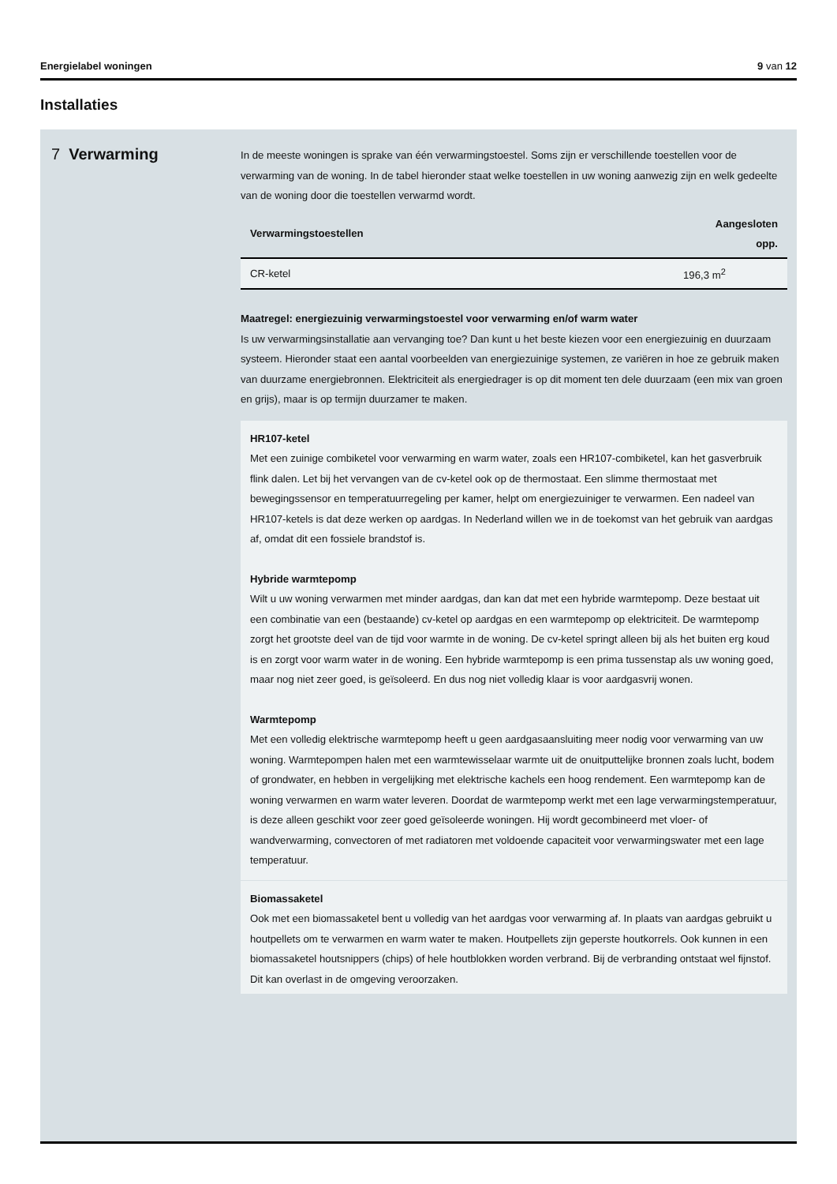Energielabel woningen 9 van 12
Installaties
7 Verwarming
In de meeste woningen is sprake van één verwarmingstoestel. Soms zijn er verschillende toestellen voor de verwarming van de woning. In de tabel hieronder staat welke toestellen in uw woning aanwezig zijn en welk gedeelte van de woning door die toestellen verwarmd wordt.
| Verwarmingstoestellen | Aangesloten opp. |
| --- | --- |
| CR-ketel | 196,3 m<sup>2</sup> |
Maatregel: energiezuinig verwarmingstoestel voor verwarming en/of warm water
Is uw verwarmingsinstallatie aan vervanging toe? Dan kunt u het beste kiezen voor een energiezuinig en duurzaam systeem. Hieronder staat een aantal voorbeelden van energiezuinige systemen, ze variëren in hoe ze gebruik maken van duurzame energiebronnen. Elektriciteit als energiedrager is op dit moment ten dele duurzaam (een mix van groen en grijs), maar is op termijn duurzamer te maken.
HR107-ketel
Met een zuinige combiketel voor verwarming en warm water, zoals een HR107-combiketel, kan het gasverbruik flink dalen. Let bij het vervangen van de cv-ketel ook op de thermostaat. Een slimme thermostaat met bewegingssensor en temperatuurregeling per kamer, helpt om energiezuiniger te verwarmen. Een nadeel van HR107-ketels is dat deze werken op aardgas. In Nederland willen we in de toekomst van het gebruik van aardgas af, omdat dit een fossiele brandstof is.
Hybride warmtepomp
Wilt u uw woning verwarmen met minder aardgas, dan kan dat met een hybride warmtepomp. Deze bestaat uit een combinatie van een (bestaande) cv-ketel op aardgas en een warmtepomp op elektriciteit. De warmtepomp zorgt het grootste deel van de tijd voor warmte in de woning. De cv-ketel springt alleen bij als het buiten erg koud is en zorgt voor warm water in de woning. Een hybride warmtepomp is een prima tussenstap als uw woning goed, maar nog niet zeer goed, is geïsoleerd. En dus nog niet volledig klaar is voor aardgasvrij wonen.
Warmtepomp
Met een volledig elektrische warmtepomp heeft u geen aardgasaansluiting meer nodig voor verwarming van uw woning. Warmtepompen halen met een warmtewisselaar warmte uit de onuitputtelijke bronnen zoals lucht, bodem of grondwater, en hebben in vergelijking met elektrische kachels een hoog rendement. Een warmtepomp kan de woning verwarmen en warm water leveren. Doordat de warmtepomp werkt met een lage verwarmingstemperatuur, is deze alleen geschikt voor zeer goed geïsoleerde woningen. Hij wordt gecombineerd met vloer- of wandverwarming, convectoren of met radiatoren met voldoende capaciteit voor verwarmingswater met een lage temperatuur.
Biomassaketel
Ook met een biomassaketel bent u volledig van het aardgas voor verwarming af. In plaats van aardgas gebruikt u houtpellets om te verwarmen en warm water te maken. Houtpellets zijn geperste houtkorrels. Ook kunnen in een biomassaketel houtsnippers (chips) of hele houtblokken worden verbrand. Bij de verbranding ontstaat wel fijnstof. Dit kan overlast in de omgeving veroorzaken.